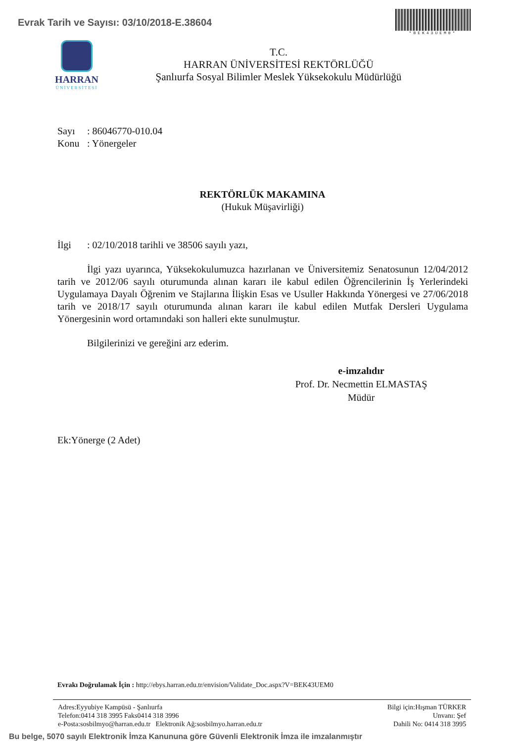Evrak Tarih ve Sayısı: 03/10/2018-E.38604
*BEK43UEM0*
HARRAN
ÜNİVERSİTESİ
T.C.
HARRAN ÜNİVERSİTESİ REKTÖRLÜĞÜ
Şanlıurfa Sosyal Bilimler Meslek Yüksekokulu Müdürlüğü
Sayı: 86046770-010.04
Konu: Yönergeler
REKTÖRLÜK MAKAMINA
(Hukuk Müşavirliği)
İlgi: 02/10/2018 tarihli ve 38506 sayılı yazı,
İlgi yazı uyarınca, Yüksekokulumuzca hazırlanan ve Üniversitemiz Senatosunun 12/04/2012 tarih ve 2012/06 sayılı oturumunda alınan kararı ile kabul edilen Öğrencilerinin İş Yerlerindeki Uygulamaya Dayalı Öğrenim ve Stajlarına İlişkin Esas ve Usuller Hakkında Yönergesi ve 27/06/2018 tarih ve 2018/17 sayılı oturumunda alınan kararı ile kabul edilen Mutfak Dersleri Uygulama Yönergesinin word ortamındaki son halleri ekte sunulmuştur.
Bilgilerinizi ve gereğini arz ederim.
e-imzalıdır
Prof. Dr. Necmettin ELMASTAŞ
Müdür
Ek:Yönerge (2 Adet)
Evrakı Doğrulamak İçin : http://ebys.harran.edu.tr/envision/Validate_Doc.aspx?V=BEK43UEM0
Adres:Eyyubiye Kampüsü - Şanlıurfa
Telefon:0414 318 3995 Faks0414 318 3996
e-Posta:sosbilmyo@harran.edu.tr Elektronik Ağ:sosbilmyo.harran.edu.tr
Bilgi için:Hışman TÜRKER
Unvanı: Şef
Dahili No: 0414 318 3995
Bu belge, 5070 sayılı Elektronik İmza Kanununa göre Güvenli Elektronik İmza ile imzalanmıştır